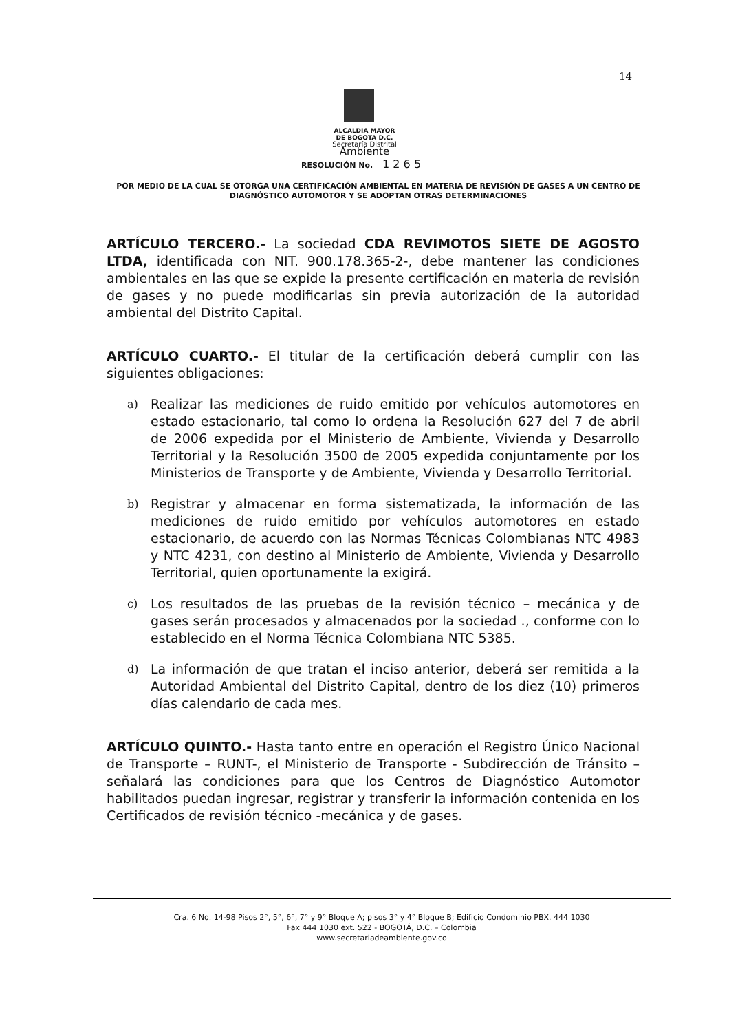14
ALCALDIA MAYOR
DE BOGOTA D.C.
Secretaría Distrital
Ambiente
RESOLUCIÓN No. 1 2 6 5
POR MEDIO DE LA CUAL SE OTORGA UNA CERTIFICACIÓN AMBIENTAL EN MATERIA DE REVISIÓN DE GASES A UN CENTRO DE DIAGNÓSTICO AUTOMOTOR Y SE ADOPTAN OTRAS DETERMINACIONES
ARTÍCULO TERCERO.- La sociedad CDA REVIMOTOS SIETE DE AGOSTO LTDA, identificada con NIT. 900.178.365-2-, debe mantener las condiciones ambientales en las que se expide la presente certificación en materia de revisión de gases y no puede modificarlas sin previa autorización de la autoridad ambiental del Distrito Capital.
ARTÍCULO CUARTO.- El titular de la certificación deberá cumplir con las siguientes obligaciones:
a) Realizar las mediciones de ruido emitido por vehículos automotores en estado estacionario, tal como lo ordena la Resolución 627 del 7 de abril de 2006 expedida por el Ministerio de Ambiente, Vivienda y Desarrollo Territorial y la Resolución 3500 de 2005 expedida conjuntamente por los Ministerios de Transporte y de Ambiente, Vivienda y Desarrollo Territorial.
b) Registrar y almacenar en forma sistematizada, la información de las mediciones de ruido emitido por vehículos automotores en estado estacionario, de acuerdo con las Normas Técnicas Colombianas NTC 4983 y NTC 4231, con destino al Ministerio de Ambiente, Vivienda y Desarrollo Territorial, quien oportunamente la exigirá.
c) Los resultados de las pruebas de la revisión técnico – mecánica y de gases serán procesados y almacenados por la sociedad ., conforme con lo establecido en el Norma Técnica Colombiana NTC 5385.
d) La información de que tratan el inciso anterior, deberá ser remitida a la Autoridad Ambiental del Distrito Capital, dentro de los diez (10) primeros días calendario de cada mes.
ARTÍCULO QUINTO.- Hasta tanto entre en operación el Registro Único Nacional de Transporte – RUNT-, el Ministerio de Transporte - Subdirección de Tránsito – señalará las condiciones para que los Centros de Diagnóstico Automotor habilitados puedan ingresar, registrar y transferir la información contenida en los Certificados de revisión técnico -mecánica y de gases.
Cra. 6 No. 14-98 Pisos 2°, 5°, 6°, 7° y 9° Bloque A; pisos 3° y 4° Bloque B; Edificio Condominio PBX. 444 1030
Fax 444 1030 ext. 522 - BOGOTÁ, D.C. – Colombia
www.secretariadeambiente.gov.co